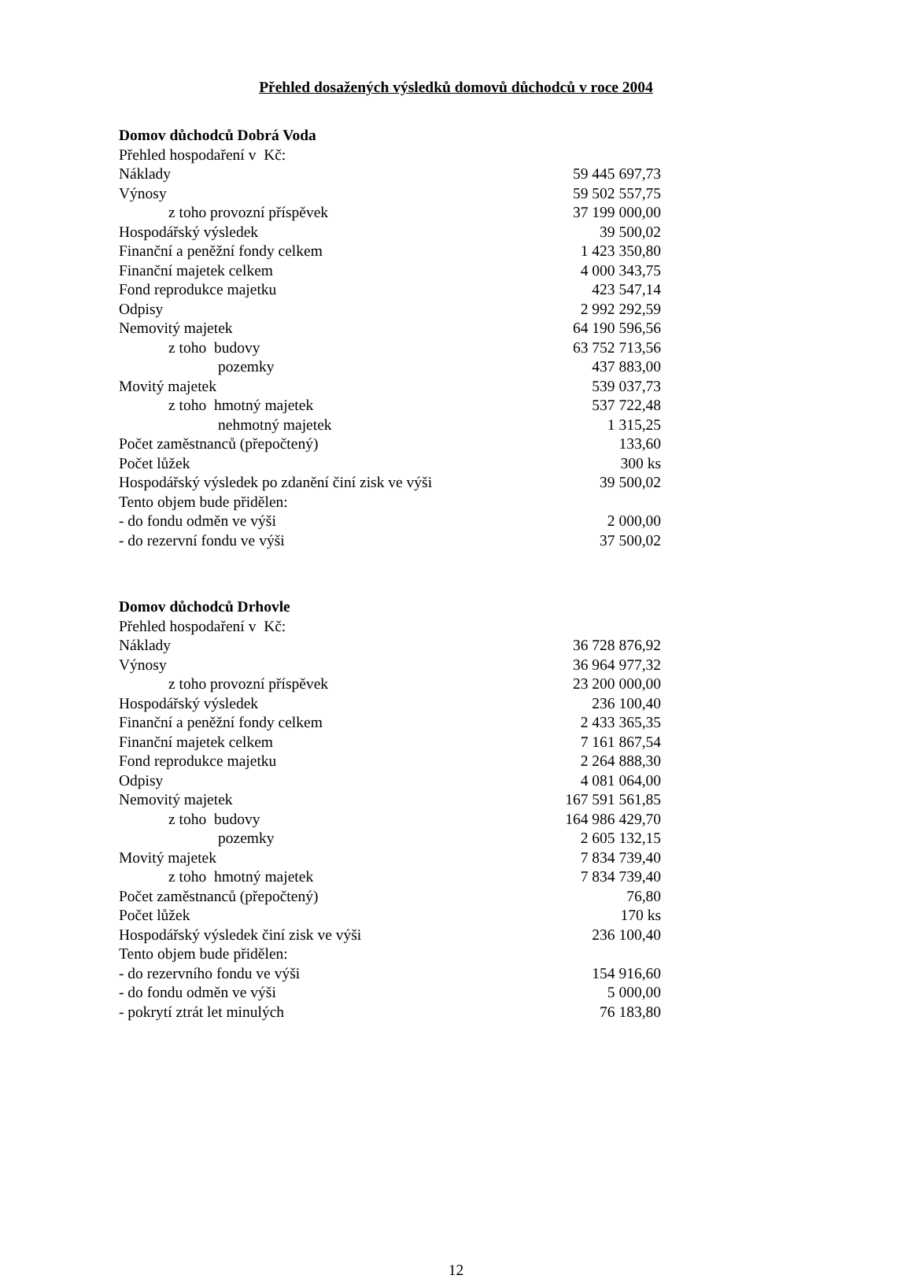Přehled dosažených výsledků domovů důchodců v roce 2004
Domov důchodců Dobrá Voda
| Přehled hospodaření v Kč: | |
| Náklady | 59 445 697,73 |
| Výnosy | 59 502 557,75 |
| z toho provozní příspěvek | 37 199 000,00 |
| Hospodářský výsledek | 39 500,02 |
| Finanční a peněžní fondy celkem | 1 423 350,80 |
| Finanční majetek celkem | 4 000 343,75 |
| Fond reprodukce majetku | 423 547,14 |
| Odpisy | 2 992 292,59 |
| Nemovitý majetek | 64 190 596,56 |
| z toho budovy | 63 752 713,56 |
| pozemky | 437 883,00 |
| Movitý majetek | 539 037,73 |
| z toho hmotný majetek | 537 722,48 |
| nehmotný majetek | 1 315,25 |
| Počet zaměstnanců (přepočtený) | 133,60 |
| Počet lůžek | 300 ks |
| Hospodářský výsledek po zdanění činí zisk ve výši | 39 500,02 |
| Tento objem bude přidělen: | |
| - do fondu odměn ve výši | 2 000,00 |
| - do rezervní fondu ve výši | 37 500,02 |
Domov důchodců Drhovle
| Přehled hospodaření v Kč: | |
| Náklady | 36 728 876,92 |
| Výnosy | 36 964 977,32 |
| z toho provozní příspěvek | 23 200 000,00 |
| Hospodářský výsledek | 236 100,40 |
| Finanční a peněžní fondy celkem | 2 433 365,35 |
| Finanční majetek celkem | 7 161 867,54 |
| Fond reprodukce majetku | 2 264 888,30 |
| Odpisy | 4 081 064,00 |
| Nemovitý majetek | 167 591 561,85 |
| z toho budovy | 164 986 429,70 |
| pozemky | 2 605 132,15 |
| Movitý majetek | 7 834 739,40 |
| z toho hmotný majetek | 7 834 739,40 |
| Počet zaměstnanců (přepočtený) | 76,80 |
| Počet lůžek | 170 ks |
| Hospodářský výsledek činí zisk ve výši | 236 100,40 |
| Tento objem bude přidělen: | |
| - do rezervního fondu ve výši | 154 916,60 |
| - do fondu odměn ve výši | 5 000,00 |
| - pokrytí ztrát let minulých | 76 183,80 |
12